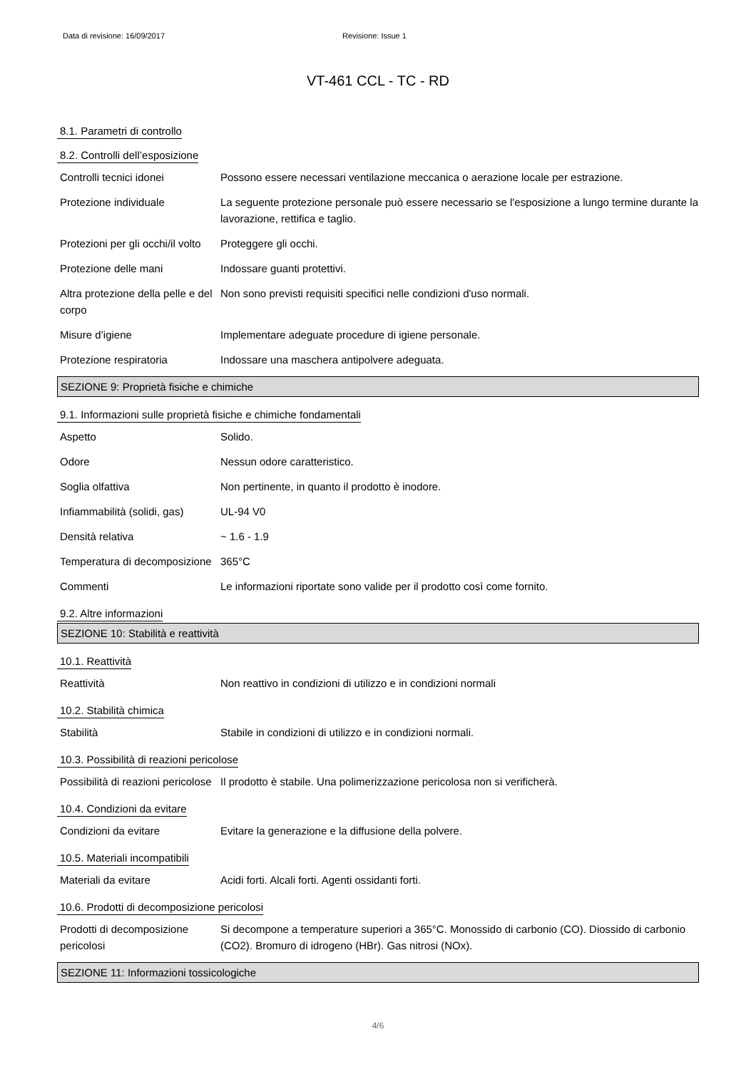Data di revisione: 16/09/2017 Revisione: Issue 1
VT-461 CCL - TC - RD
8.1. Parametri di controllo
8.2. Controlli dell’esposizione
Controlli tecnici idonei Possono essere necessari ventilazione meccanica o aerazione locale per estrazione.
Protezione individuale La seguente protezione personale può essere necessario se l'esposizione a lungo termine durante la lavorazione, rettifica e taglio.
Protezioni per gli occhi/il volto
Proteggere gli occhi.
Protezione delle mani Indossare guanti protettivi.
Altra protezione della pelle e del corpo
Non sono previsti requisiti specifici nelle condizioni d'uso normali.
Misure d’igiene Implementare adeguate procedure di igiene personale.
Protezione respiratoria Indossare una maschera antipolvere adeguata.
SEZIONE 9: Proprietà fisiche e chimiche
9.1. Informazioni sulle proprietà fisiche e chimiche fondamentali
Aspetto Solido.
Odore Nessun odore caratteristico.
Soglia olfattiva Non pertinente, in quanto il prodotto è inodore.
Infiammabilità (solidi, gas)
UL-94 V0
Densità relativa ~ 1.6 - 1.9
Temperatura di decomposizione
365°C
Commenti Le informazioni riportate sono valide per il prodotto così come fornito.
9.2. Altre informazioni
SEZIONE 10: Stabilità e reattività
10.1. Reattività
Reattività Non reattivo in condizioni di utilizzo e in condizioni normali
10.2. Stabilità chimica
Stabilità Stabile in condizioni di utilizzo e in condizioni normali.
10.3. Possibilità di reazioni pericolose
Possibilità di reazioni pericolose
Il prodotto è stabile. Una polimerizzazione pericolosa non si verificherà.
10.4. Condizioni da evitare
Condizioni da evitare Evitare la generazione e la diffusione della polvere.
10.5. Materiali incompatibili
Materiali da evitare Acidi forti. Alcali forti. Agenti ossidanti forti.
10.6. Prodotti di decomposizione pericolosi
Prodotti di decomposizione pericolosi
Si decompone a temperature superiori a 365°C. Monossido di carbonio (CO). Diossido di carbonio (CO2). Bromuro di idrogeno (HBr). Gas nitrosi (NOx).
SEZIONE 11: Informazioni tossicologiche
4/6